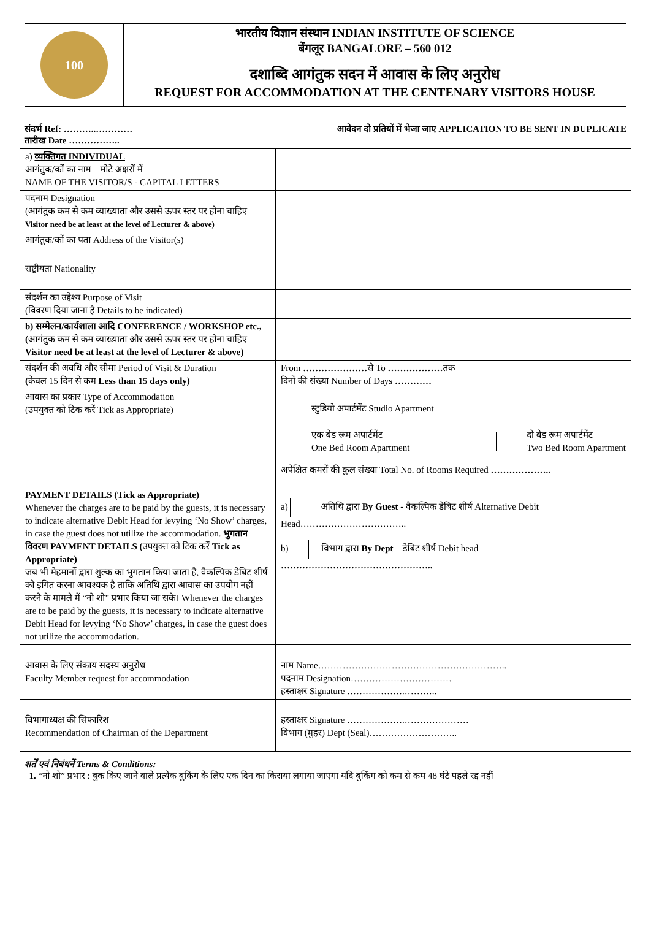100
भारतीय विज्ञान संस्थान INDIAN INSTITUTE OF SCIENCE
बेंगलूर BANGALORE – 560 012
दशाब्दि आगंतुक सदन में आवास के लिए अनुरोध
REQUEST FOR ACCOMMODATION AT THE CENTENARY VISITORS HOUSE
संदर्भ Ref: ………..………… आवेदन दो प्रतियों में भेजा जाए APPLICATION TO BE SENT IN DUPLICATE
तारीख Date ……………..
| a) व्यक्तिगत INDIVIDUAL आगंतुक/कों का नाम – मोटे अक्षरों में NAME OF THE VISITOR/S - CAPITAL LETTERS | |
| पदनाम Designation (आगंतुक कम से कम व्याख्याता और उससे ऊपर स्तर पर होना चाहिए Visitor need be at least at the level of Lecturer & above) | |
| आगंतुक/कों का पता Address of the Visitor(s) | |
| राष्ट्रीयता Nationality | |
| संदर्शन का उद्देश्य Purpose of Visit (विवरण दिया जाना है Details to be indicated) | |
| b) सम्मेलन/कार्यशाला आदि CONFERENCE / WORKSHOP etc., ( आगंतुक कम से कम व्याख्याता और उससे ऊपर स्तर पर होना चाहिए Visitor need be at least at the level of Lecturer & above) | |
| संदर्शन की अवधि और सीमा Period of Visit & Duration ( केवल 15 दिन से कम Less than 15 days only) | From ………………… से To ……………… तक दिनों की संख्या Number of Days ………… |
| आवास का प्रकार Type of Accommodation (उपयुक्त को टिक करें Tick as Appropriate) | स्टुडियो अपार्टमेंट Studio Apartment एक बेड रूम अपार्टमेंट One Bed Room Apartment दो बेड रूम अपार्टमेंट Two Bed Room Apartment अपेक्षित कमरों की कुल संख्या Total No. of Rooms Required ……………….. |
| PAYMENT DETAILS (Tick as Appropriate) Whenever the charges are to be paid by the guests, it is necessary to indicate alternative Debit Head for levying ‘No Show’ charges, in case the guest does not utilize the accommodation. भुगतान विवरण PAYMENT DETAILS ( उपयुक्त को टिक करें Tick as Appropriate) जब भी मेहमानों द्वारा शुल्क का भुगतान किया जाता है, वैकल्पिक डेबिट शीर्ष को इंगित करना आवश्यक है ताकि अतिथि द्वारा आवास का उपयोग नहीं करने के मामले में “नो शो” प्रभार किया जा सके। Whenever the charges are to be paid by the guests, it is necessary to indicate alternative Debit Head for levying ‘No Show’ charges, in case the guest does not utilize the accommodation. | a) अतिथि द्वारा By Guest - वैकल्पिक डेबिट शीर्ष Alternative Debit Head…………………………….. b) विभाग द्वारा By Dept – डेबिट शीर्ष Debit head ………………………………………….. |
| आवास के लिए संकाय सदस्य अनुरोध Faculty Member request for accommodation | नाम Name…………………………………………………….. पदनाम Designation…………………………… हस्ताक्षर Signature ……………….……….. |
| विभागाध्यक्ष की सिफारिश Recommendation of Chairman of the Department | हस्ताक्षर Signature ……………….………………… विभाग (मुहर) Dept (Seal)……………………….. |
शर्तें एवं निबंधनें Terms & Conditions:
1. “नो शो” प्रभार : बुक किए जाने वाले प्रत्येक बुकिंग के लिए एक दिन का किराया लगाया जाएगा यदि बुकिंग को कम से कम 48 घंटे पहले रद्द नहीं